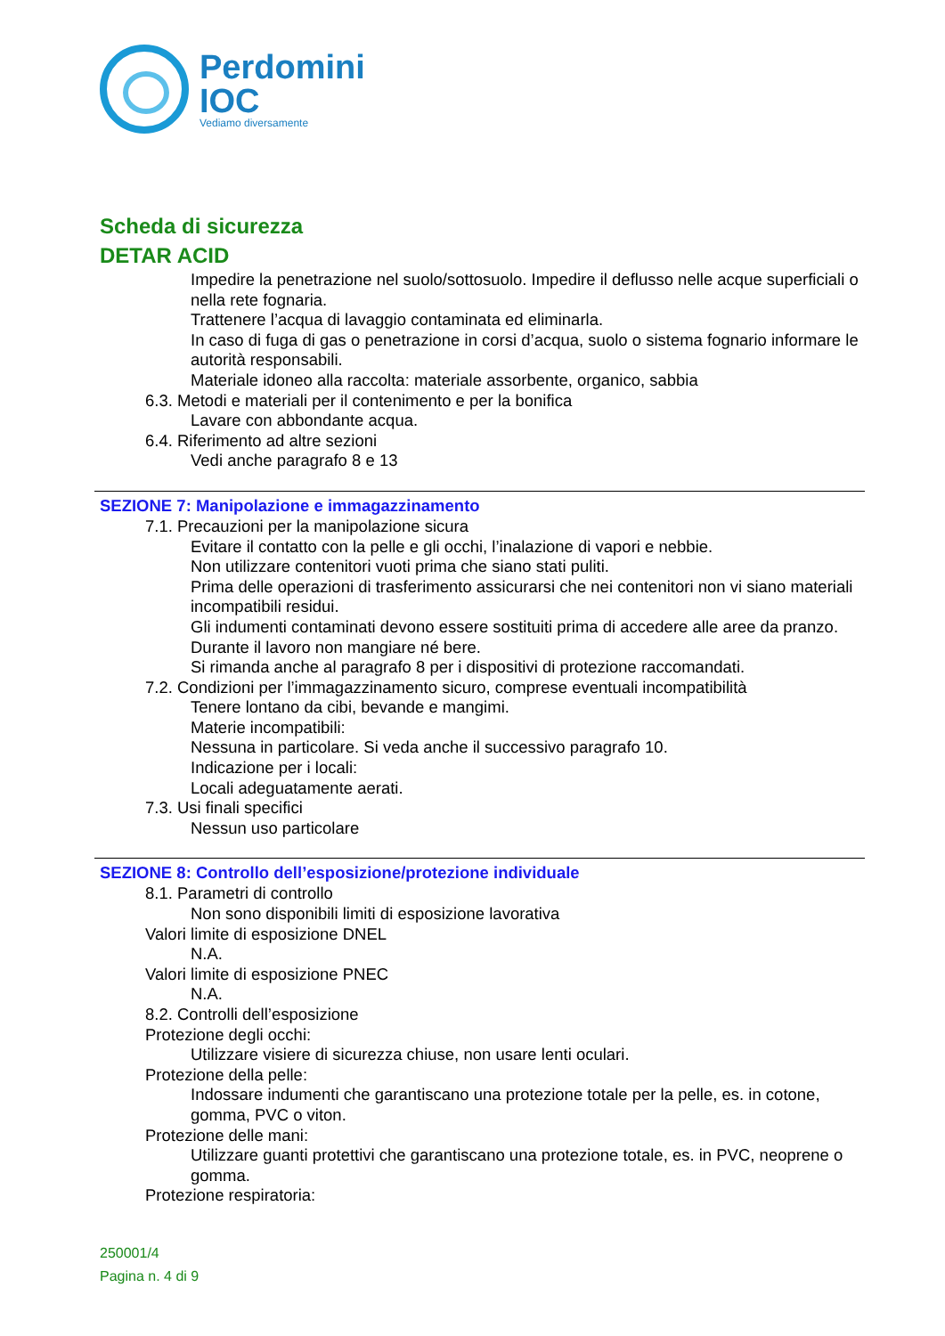Perdomini
IOC
Vediamo diversamente
Scheda di sicurezza
DETAR ACID
Impedire la penetrazione nel suolo/sottosuolo. Impedire il deflusso nelle acque superficiali o nella rete fognaria.
Trattenere l’acqua di lavaggio contaminata ed eliminarla.
In caso di fuga di gas o penetrazione in corsi d’acqua, suolo o sistema fognario informare le autorità responsabili.
Materiale idoneo alla raccolta: materiale assorbente, organico, sabbia
6.3. Metodi e materiali per il contenimento e per la bonifica
Lavare con abbondante acqua.
6.4. Riferimento ad altre sezioni
Vedi anche paragrafo 8 e 13
SEZIONE 7: Manipolazione e immagazzinamento
7.1. Precauzioni per la manipolazione sicura
Evitare il contatto con la pelle e gli occhi, l’inalazione di vapori e nebbie.
Non utilizzare contenitori vuoti prima che siano stati puliti.
Prima delle operazioni di trasferimento assicurarsi che nei contenitori non vi siano materiali incompatibili residui.
Gli indumenti contaminati devono essere sostituiti prima di accedere alle aree da pranzo.
Durante il lavoro non mangiare né bere.
Si rimanda anche al paragrafo 8 per i dispositivi di protezione raccomandati.
7.2. Condizioni per l’immagazzinamento sicuro, comprese eventuali incompatibilità
Tenere lontano da cibi, bevande e mangimi.
Materie incompatibili:
Nessuna in particolare. Si veda anche il successivo paragrafo 10.
Indicazione per i locali:
Locali adeguatamente aerati.
7.3. Usi finali specifici
Nessun uso particolare
SEZIONE 8: Controllo dell’esposizione/protezione individuale
8.1. Parametri di controllo
Non sono disponibili limiti di esposizione lavorativa
Valori limite di esposizione DNEL
N.A.
Valori limite di esposizione PNEC
N.A.
8.2. Controlli dell’esposizione
Protezione degli occhi:
Utilizzare visiere di sicurezza chiuse, non usare lenti oculari.
Protezione della pelle:
Indossare indumenti che garantiscano una protezione totale per la pelle, es. in cotone, gomma, PVC o viton.
Protezione delle mani:
Utilizzare guanti protettivi che garantiscano una protezione totale, es. in PVC, neoprene o gomma.
Protezione respiratoria:
250001/4
Pagina n. 4 di 9